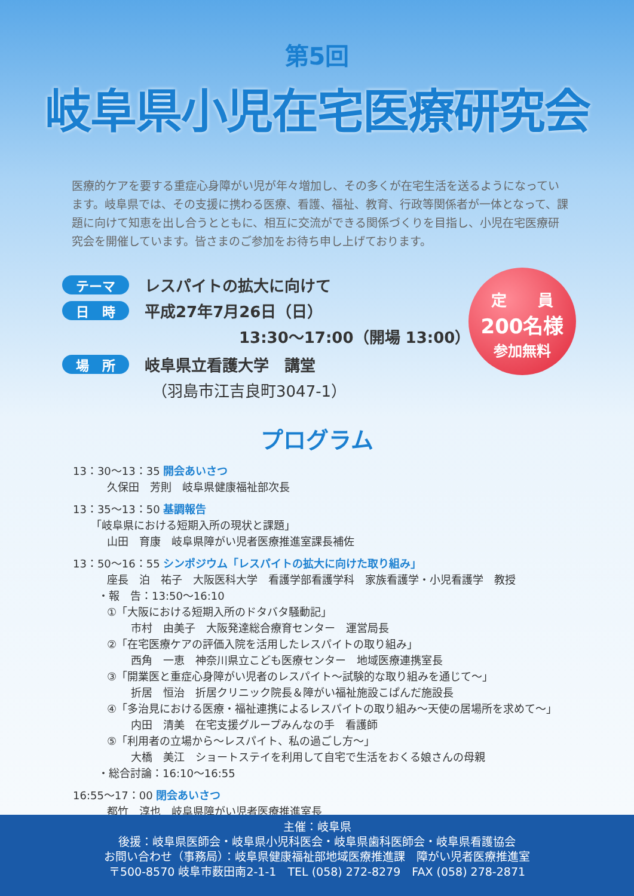第5回
岐阜県小児在宅医療研究会
医療的ケアを要する重症心身障がい児が年々増加し、その多くが在宅生活を送るようになっています。岐阜県では、その支援に携わる医療、看護、福祉、教育、行政等関係者が一体となって、課題に向けて知恵を出し合うとともに、相互に交流ができる関係づくりを目指し、小児在宅医療研究会を開催しています。皆さまのご参加をお待ち申し上げております。
テーマ レスパイトの拡大に向けて
日　時 平成27年7月26日（日）
13:30～17:00（開場 13:00）
場　所 岐阜県立看護大学　講堂
（羽島市江吉良町3047-1）
定　　員
200名様
参加無料
プログラム
13：30～13：35 開会あいさつ
久保田　芳則　岐阜県健康福祉部次長
13：35～13：50 基調報告
「岐阜県における短期入所の現状と課題」
山田　育康　岐阜県障がい児者医療推進室課長補佐
13：50～16：55 シンポジウム「レスパイトの拡大に向けた取り組み」
座長　泊　祐子　大阪医科大学　看護学部看護学科　家族看護学・小児看護学　教授
・報　告：13:50～16:10
①「大阪における短期入所のドタバタ騒動記」
市村　由美子　大阪発達総合療育センター　運営局長
②「在宅医療ケアの評価入院を活用したレスパイトの取り組み」
西角　一恵　神奈川県立こども医療センター　地域医療連携室長
③「開業医と重症心身障がい児者のレスパイト～試験的な取り組みを通じて～」
折居　恒治　折居クリニック院長＆障がい福祉施設こぱんだ施設長
④「多治見における医療・福祉連携によるレスパイトの取り組み～天使の居場所を求めて～」
内田　清美　在宅支援グループみんなの手　看護師
⑤「利用者の立場から～レスパイト、私の過ごし方～」
大橋　美江　ショートステイを利用して自宅で生活をおくる娘さんの母親
・総合討論：16:10～16:55
16:55～17：00 閉会あいさつ
都竹　淳也　岐阜県障がい児者医療推進室長
主催：岐阜県
後援：岐阜県医師会・岐阜県小児科医会・岐阜県歯科医師会・岐阜県看護協会
お問い合わせ（事務局）：岐阜県健康福祉部地域医療推進課　障がい児者医療推進室
〒500-8570 岐阜市薮田南2-1-1　TEL (058) 272-8279　FAX (058) 278-2871